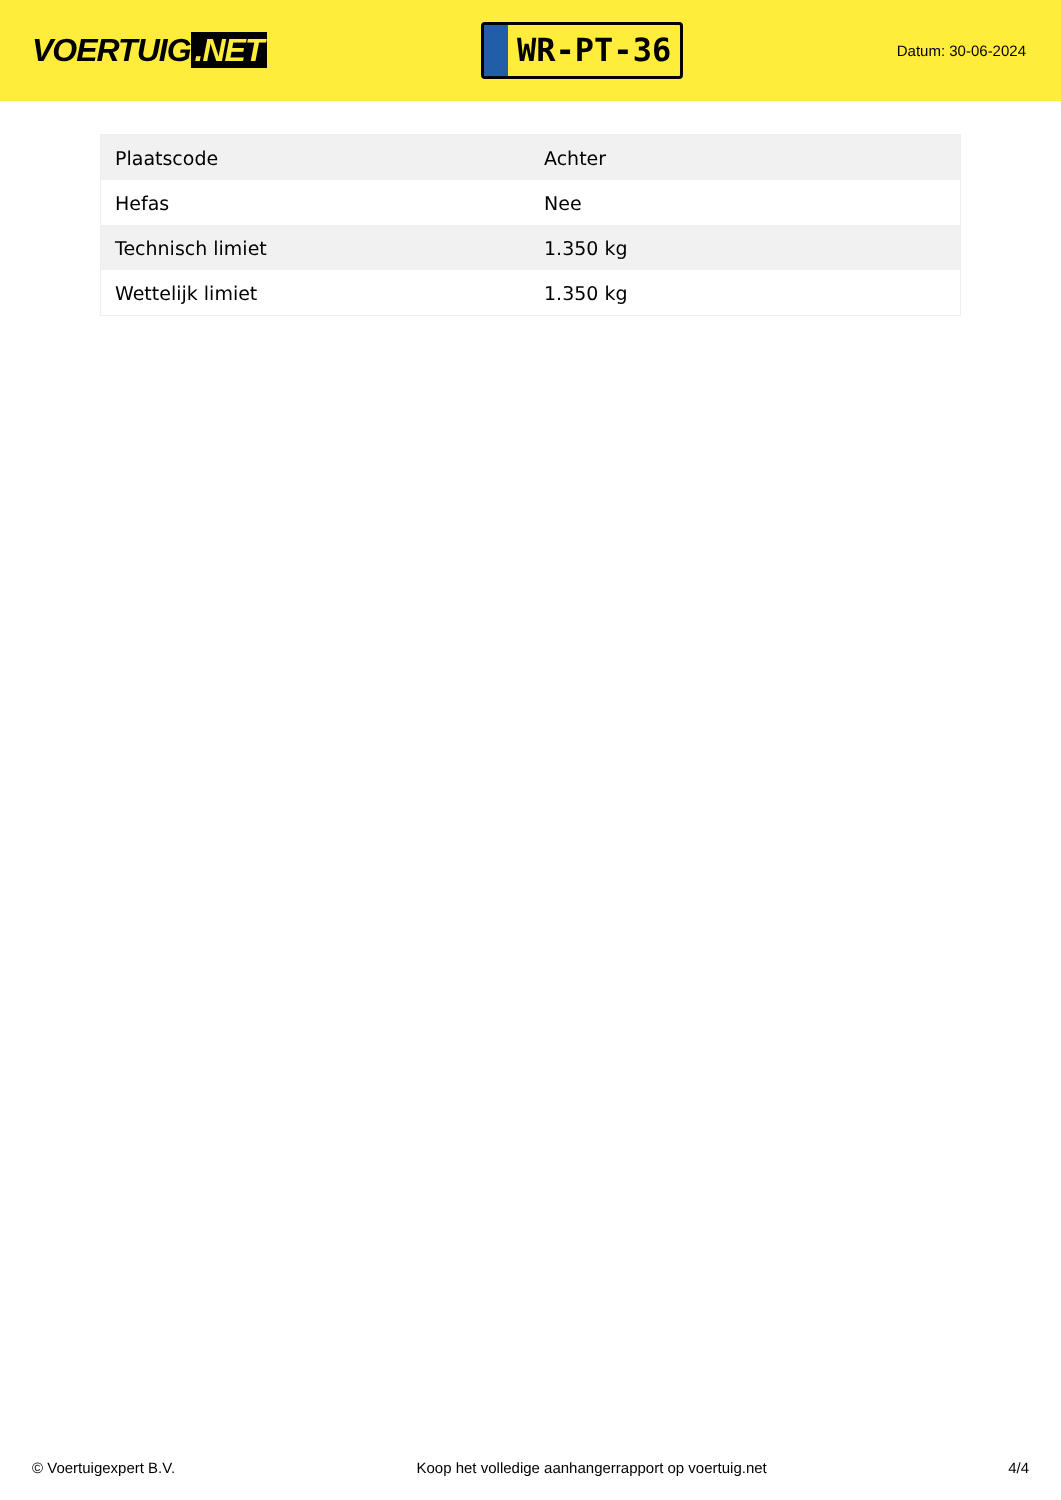VOERTUIG.NET
WR-PT-36
Datum: 30-06-2024
| Plaatscode | Achter |
| Hefas | Nee |
| Technisch limiet | 1.350 kg |
| Wettelijk limiet | 1.350 kg |
© Voertuigexpert B.V. Koop het volledige aanhangerrapport op voertuig.net 4/4